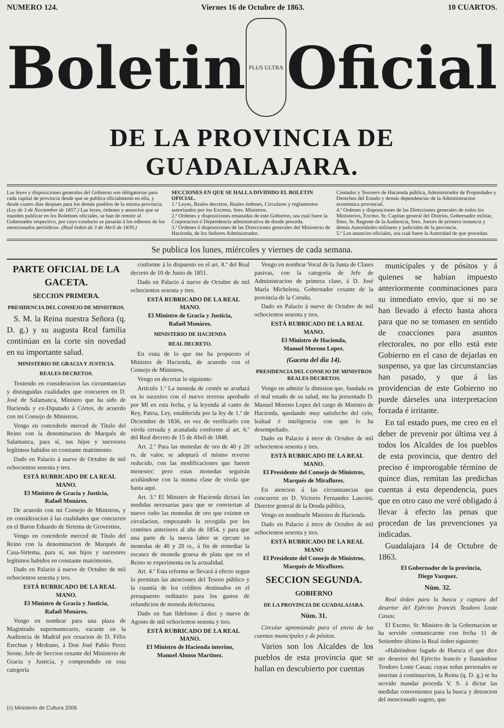NUMERO 124. Viernes 16 de Octubre de 1863. 10 CUARTOS.
Boletin
PLUS ULTRA
Oficial
DE LA PROVINCIA DE GUADALAJARA.
Las leyes y disposiciones generales del Gobierno son obligatorias para cada capital de provincia desde que se publica oficialmente en ella, y desde cuatro dias despues para los demás pueblos de la misma provincia. (Ley de 3 de Noviembre de 1857.) Las leyes, órdenes y anuncios que se manden publicar en los Boletines oficiales, se han de remitir al Gobernador respectivo, por cuyo conducto se pasarán á los editores de los mencionados periódicos. (Real órden de 3 de Abril de 1839.)
SECCIONES EN QUE SE HALLA DIVIDIDO EL BOLETIN OFICIAL.
1.ª Leyes, Reales decretos, Reales órdenes, Circulares y reglamentos autorizados por los Excmos. Sres. Ministros.
2.ª Ordenes y disposiciones emanadas de este Gobierno, sea cual fuere la Corporacion ó Dependencia administrativa de donde proceda.
3.ª Ordenes ó disposiciones de las Direcciones generales del Ministerio de Hacienda, de los Señores Administrador.
Contador y Tesorero de Hacienda pública, Administrador de Propiedades y Derechos del Estado y demás dependencias de la Administracion económica provincial.
4.ª Ordenes y disposiciones de las Direcciones generales de todos los Ministerios, Excmo. Sr. Capitan general del Distrito, Gobernador militar, Ilmo. Sr. Regente de la Audiencia, Sres. Jueces de primera instancia y demás Autoridades militares y judiciales de la provincia.
5.ª Los anuncios oficiales, sea cual fuere la Autoridad de que procedan.
Se publica los lunes, miércoles y viernes de cada semana.
PARTE OFICIAL DE LA GACETA.
SECCION PRIMERA.
PRESIDENCIA DEL CONSEJO DE MINISTROS.
S. M. la Reina nuestra Señora (q. D. g.) y su augusta Real familia continúan en la corte sin novedad en su importante salud.
MINISTERIO DE GRACIA Y JUSTICIA.
REALES DECRETOS.
Teniendo en consideracion las circunstancias y distinguidas cualidades que concurren en D. José de Salamanca, Ministro que ha sido de Hacienda y ex-Diputado á Córtes, de acuerdo con mi Consejo de Ministros,
Vengo en concederle merced de Título del Reino con la denominacion de Marqués de Salamanca, para sí, sus hijos y sucesores legítimos habidos en constante matrimonio.
Dado en Palacio á nueve de Octubre de mil ochocientos sesenta y tres.
ESTÁ RUBRICADO DE LA REAL MANO.
El Ministro de Gracia y Justicia,
Rafaél Monáres.
De acuerdo con mi Consejo de Ministros, y en consideracion á las cualidades que concurren en el Baron Eduardo de Sirtema de Grovestins,
Vengo en concederle merced de Título del Reino con la denominacion de Marqués de Casa-Sirtema, para sí, sus hijos y sucesores legítimos habidos en constante matrimonio.
Dado en Palacio á nueve de Octubre de mil ochocientos sesenta y tres.
ESTÁ RUBRICADO DE LA REAL MANO.
El Ministro de Gracia y Justicia,
Rafaél Monáres.
Vengo en nombrar para una plaza de Magistrado supernumerario, vacante en la Audiencia de Madrid por cesacion de D. Félix Erechun y Medrano, á Don José Pablo Perez Seone, Jefe de Seccion cesante del Ministerio de Gracia y Justicia, y comprendido en esta categoría
conforme á lo dispuesto en el art. 8.º del Real decreto de 10 de Junio de 1851.
Dado en Palacio á nueve de Octubre de mil ochocientos sesenta y tres.
ESTÁ RUBRICADO DE LA REAL MANO.
El Ministro de Gracia y Justicia,
Rafaél Monáres.
MINISTERIO DE HACIENDA
REAL DECRETO.
En vista de lo que me ha propuesto el Ministro de Hacienda, de acuerdo con el Consejo de Ministros,
Vengo en decretar lo siguiente:
Artículo 1.º La moneda de centén se acuñará en lo sucesivo con el nuevo reverso aprobado por Mí en esta fecha, y la leyenda al canto de Rey, Patria, Ley, establecida por la ley de 1.º de Diciembre de 1836, en vez de verificarlo con virola cerrada y acanalada conforme al art. 6.º del Real decreto de 15 de Abril de 1848.
Art. 2.º Para las monedas de oro de 40 y 20 rs. de valor, se adoptará el mismo reverso reducido, con las modificaciones que fueren menester; pero estas monedas seguirán acuñándose con la misma clase de virola que hasta aquí.
Art. 3.º El Ministro de Hacienda dictará las medidas necesarias para que se conviertan al nuevo cuño las monedas de oro que existen en circulacion, empezando la recogida por los centénes anteriores al año de 1854, y para que una parte de la nueva labor se ejecute en monedas de 40 y 20 rs., á fin de remediar la escasez de moneda gruesa de plata que en el Reino se experimenta en la actualidad.
Art. 4.º Esta reforma se llevará á efecto segun lo permitan las atenciones del Tesoro público y la cuantía de los créditos destinados en el presupuesto ordinario para los gastos de refundicion de moneda defectuosa.
Dado en San Ildefonso á diez y nueve de Agosto de mil ochocientos sesenta y tres.
ESTÁ RUBRICADO DE LA REAL MANO.
El Ministro de Hacienda interino,
Manuel Alonso Martinez.
Vengo en nombrar Vocal de la Junta de Clases pasivas, con la categoría de Jefe de Administracion de primera clase, á D. José María Michelena, Gobernador cesante de la provincia de la Coruña.
Dado en Palacio á nueve de Octubre de mil ochocientos sesenta y tres.
ESTÁ RUBRICADO DE LA REAL MANO.
El Ministro de Hacienda,
Manuel Moreno Lopez.
(Gaceta del dia 14).
PRESIDENCIA DEL CONSEJO DE MINISTROS
REALES DECRETOS.
Vengo en admitir la dimision que, fundada en el mal estado de su salud, me ha presentado D. Manuel Moreno Lopez del cargo de Ministro de Hacienda, quedando muy satisfecho del celo, lealtad é inteligencia con que lo ha desempeñado.
Dado en Palacio á trece de Octubre de mil ochocientos sesenta y tres.
ESTÁ RUBRICADO DE LA REAL MANO.
El Presidente del Consejo de Ministros,
Marqués de Miraflores.
En atencion á las circunstancias que concurren en D. Victorio Fernandez Lascoiti, Director general de la Deuda pública,
Vengo en nombrarle Ministro de Hacienda.
Dado en Palacio á trece de Octubre de mil ochocientos sesenta y tres.
ESTÁ RUBRICADO DE LA REAL MANO
El Presidente del Consejo de Ministros,
Marqués de Miraflores.
SECCION SEGUNDA.
GOBIERNO
DE LA PROVINCIA DE GUADALAJARA.
Núm. 31.
Circular apremiando para el envio de las cuentas municipales y de pósitos.
Varios son los Alcaldes de los pueblos de esta provincia que se hallan en descubierto por cuentas
municipales y de pósitos y á quienes se habian impuesto anteriormente conminaciones para su inmediato envio, que si no se han llevado á efecto hasta ahora para que no se tomasen en sentido de coacciones para asuntos electorales, no por ello está este Gobierno en el caso de dejarlas en suspenso, ya que las circunstancias han pasado, y que á las providencias de este Gobierno no puede dárseles una interpretacion forzada é irritante.
En tal estado pues, me creo en el deber de prevenir por última vez á todos los Alcaldes de los pueblos de esta provincia, que dentro del preciso é improrogable término de quince dias, remitan las predichas cuentas á esta dependencia, pues que en otro caso me veré obligado á llevar á efecto las penas que procedan de las prevenciones ya indicadas.
Guadalajara 14 de Octubre de 1863.
El Gobernador de la provincia,
Diego Vazquez.
Núm. 32.
Real órden para la busca y captura del desertor del Ejército francés Teodoro Loste Casau.
El Excmo. Sr. Ministro de la Gobernacion se ha servido comunicarme con fecha 11 de Setiembre último la Real órden siguiente:
«Habiéndose fugado de Huesca el que dice ser desertor del Ejército francés y llamándose Teodoro Loste Casau; cuyas señas personales se insertan á continuacion, la Reina (q. D. g.) se ha servido mandar proceda V. S. á dictar las medidas convenientes para la busca y detencion del mencionado sugeto, que
(c) Ministerio de Cultura 2006